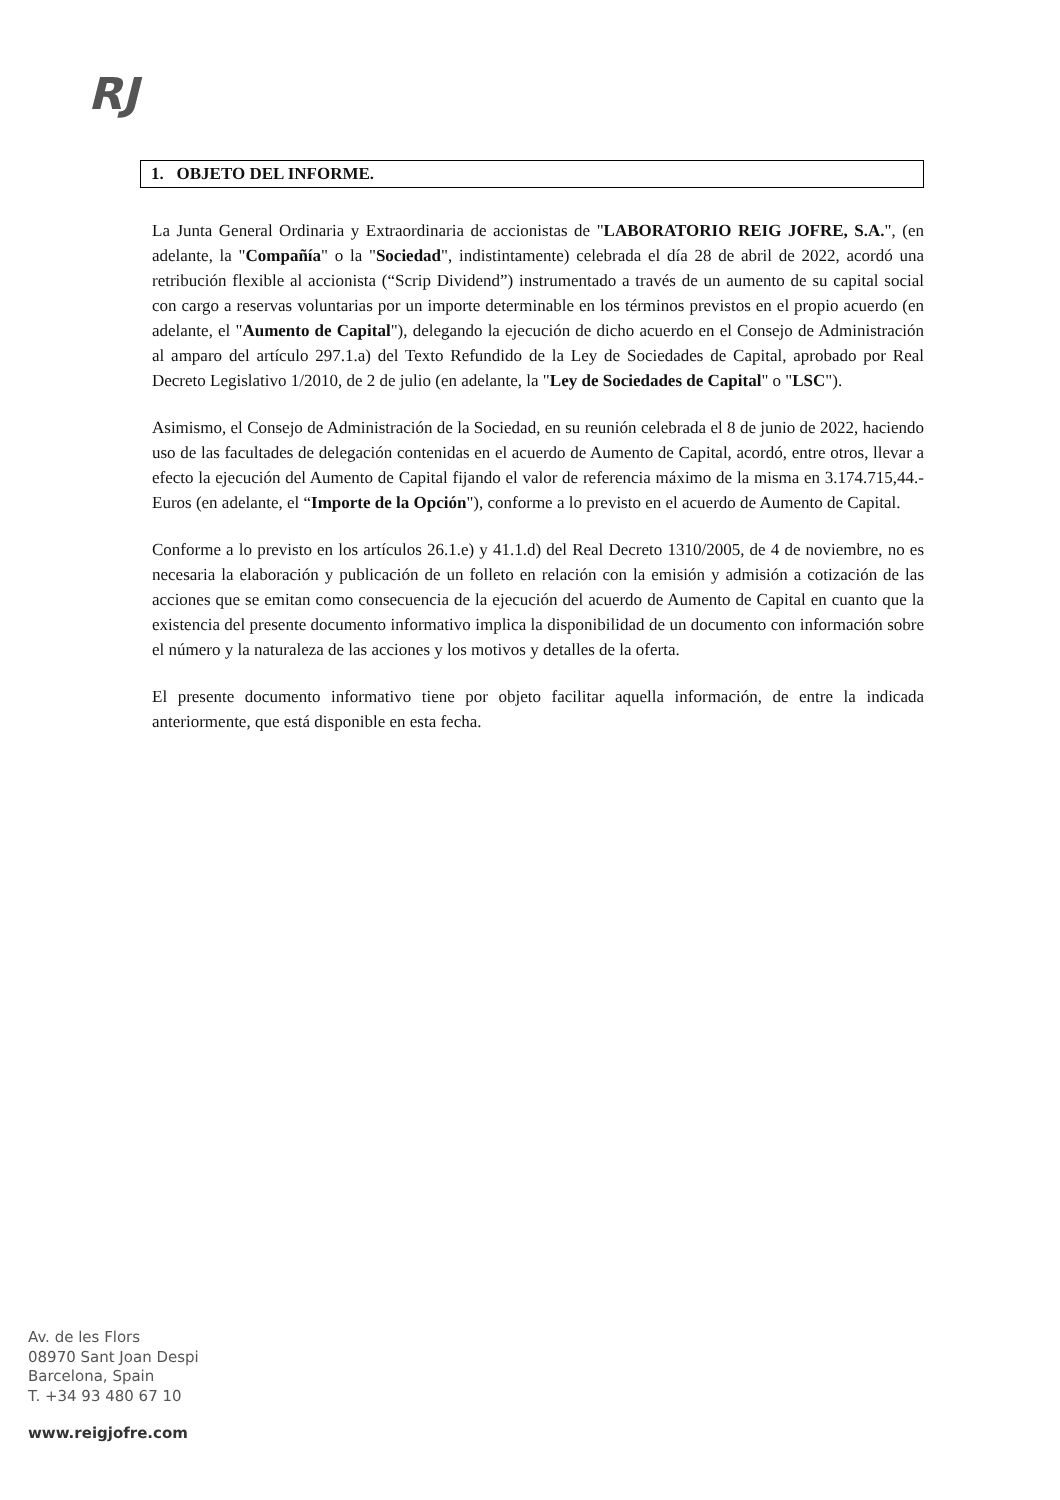RJ
1. OBJETO DEL INFORME.
La Junta General Ordinaria y Extraordinaria de accionistas de "LABORATORIO REIG JOFRE, S.A.", (en adelante, la "Compañía" o la "Sociedad", indistintamente) celebrada el día 28 de abril de 2022, acordó una retribución flexible al accionista (“Scrip Dividend”) instrumentado a través de un aumento de su capital social con cargo a reservas voluntarias por un importe determinable en los términos previstos en el propio acuerdo (en adelante, el "Aumento de Capital"), delegando la ejecución de dicho acuerdo en el Consejo de Administración al amparo del artículo 297.1.a) del Texto Refundido de la Ley de Sociedades de Capital, aprobado por Real Decreto Legislativo 1/2010, de 2 de julio (en adelante, la "Ley de Sociedades de Capital" o "LSC").
Asimismo, el Consejo de Administración de la Sociedad, en su reunión celebrada el 8 de junio de 2022, haciendo uso de las facultades de delegación contenidas en el acuerdo de Aumento de Capital, acordó, entre otros, llevar a efecto la ejecución del Aumento de Capital fijando el valor de referencia máximo de la misma en 3.174.715,44.-Euros (en adelante, el “Importe de la Opción"), conforme a lo previsto en el acuerdo de Aumento de Capital.
Conforme a lo previsto en los artículos 26.1.e) y 41.1.d) del Real Decreto 1310/2005, de 4 de noviembre, no es necesaria la elaboración y publicación de un folleto en relación con la emisión y admisión a cotización de las acciones que se emitan como consecuencia de la ejecución del acuerdo de Aumento de Capital en cuanto que la existencia del presente documento informativo implica la disponibilidad de un documento con información sobre el número y la naturaleza de las acciones y los motivos y detalles de la oferta.
El presente documento informativo tiene por objeto facilitar aquella información, de entre la indicada anteriormente, que está disponible en esta fecha.
Av. de les Flors
08970 Sant Joan Despi
Barcelona, Spain
T. +34 93 480 67 10
www.reigjofre.com